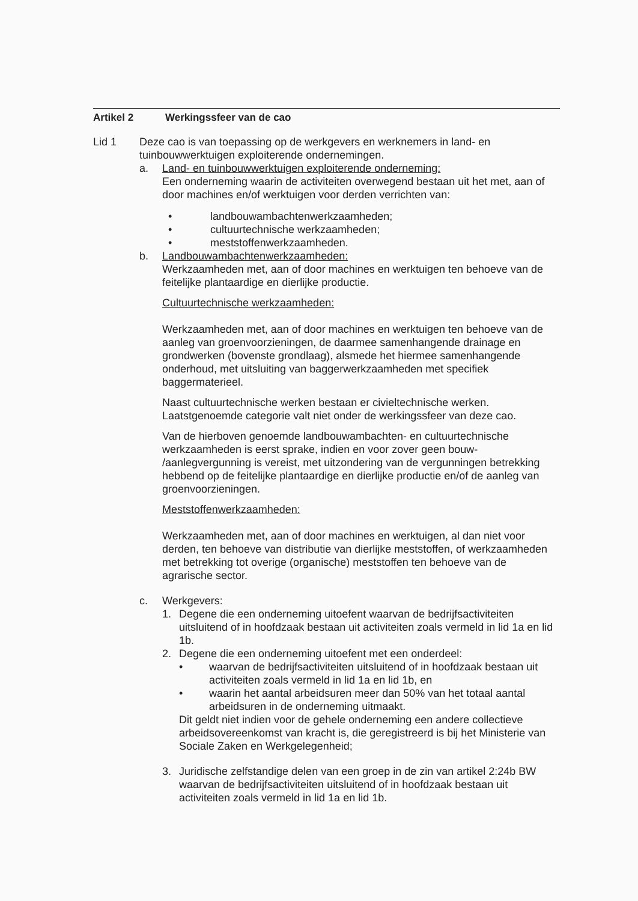Artikel 2 Werkingssfeer van de cao
Lid 1 Deze cao is van toepassing op de werkgevers en werknemers in land- en tuinbouwwerktuigen exploiterende ondernemingen.
a. Land- en tuinbouwwerktuigen exploiterende onderneming:
Een onderneming waarin de activiteiten overwegend bestaan uit het met, aan of door machines en/of werktuigen voor derden verrichten van:
• landbouwambachtenwerkzaamheden;
• cultuurtechnische werkzaamheden;
• meststoffenwerkzaamheden.
b. Landbouwambachtenwerkzaamheden:
Werkzaamheden met, aan of door machines en werktuigen ten behoeve van de feitelijke plantaardige en dierlijke productie.
Cultuurtechnische werkzaamheden:
Werkzaamheden met, aan of door machines en werktuigen ten behoeve van de aanleg van groenvoorzieningen, de daarmee samenhangende drainage en grondwerken (bovenste grondlaag), alsmede het hiermee samenhangende onderhoud, met uitsluiting van baggerwerkzaamheden met specifiek baggermaterieel.
Naast cultuurtechnische werken bestaan er civieltechnische werken. Laatstgenoemde categorie valt niet onder de werkingssfeer van deze cao.
Van de hierboven genoemde landbouwambachten- en cultuurtechnische werkzaamheden is eerst sprake, indien en voor zover geen bouw- /aanlegvergunning is vereist, met uitzondering van de vergunningen betrekking hebbend op de feitelijke plantaardige en dierlijke productie en/of de aanleg van groenvoorzieningen.
Meststoffenwerkzaamheden:
Werkzaamheden met, aan of door machines en werktuigen, al dan niet voor derden, ten behoeve van distributie van dierlijke meststoffen, of werkzaamheden met betrekking tot overige (organische) meststoffen ten behoeve van de agrarische sector.
c. Werkgevers:
1. Degene die een onderneming uitoefent waarvan de bedrijfsactiviteiten uitsluitend of in hoofdzaak bestaan uit activiteiten zoals vermeld in lid 1a en lid 1b.
2. Degene die een onderneming uitoefent met een onderdeel:
• waarvan de bedrijfsactiviteiten uitsluitend of in hoofdzaak bestaan uit activiteiten zoals vermeld in lid 1a en lid 1b, en
• waarin het aantal arbeidsuren meer dan 50% van het totaal aantal arbeidsuren in de onderneming uitmaakt.
Dit geldt niet indien voor de gehele onderneming een andere collectieve arbeidsovereenkomst van kracht is, die geregistreerd is bij het Ministerie van Sociale Zaken en Werkgelegenheid;
3. Juridische zelfstandige delen van een groep in de zin van artikel 2:24b BW waarvan de bedrijfsactiviteiten uitsluitend of in hoofdzaak bestaan uit activiteiten zoals vermeld in lid 1a en lid 1b.